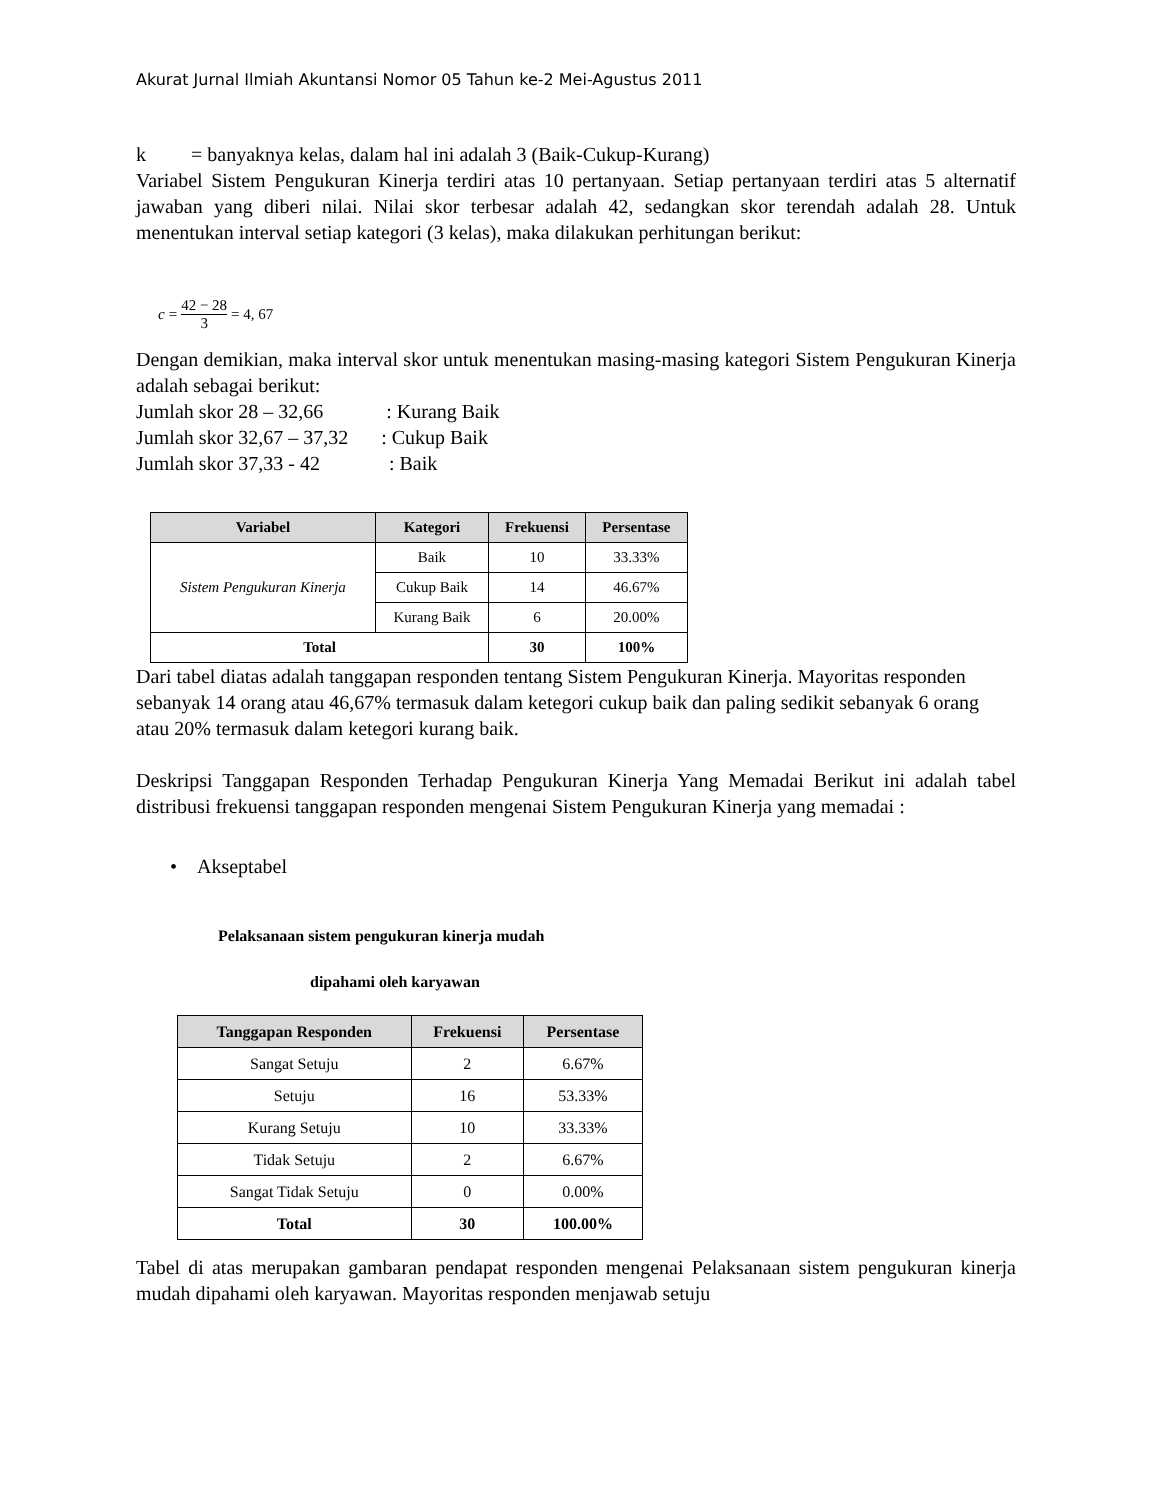Akurat Jurnal Ilmiah Akuntansi Nomor 05 Tahun ke-2 Mei-Agustus 2011
k = banyaknya kelas, dalam hal ini adalah 3 (Baik-Cukup-Kurang)
Variabel Sistem Pengukuran Kinerja terdiri atas 10 pertanyaan. Setiap pertanyaan terdiri atas 5 alternatif jawaban yang diberi nilai. Nilai skor terbesar adalah 42, sedangkan skor terendah adalah 28. Untuk menentukan interval setiap kategori (3 kelas), maka dilakukan perhitungan berikut:
c = 42 − 28 3 = 4, 67
Dengan demikian, maka interval skor untuk menentukan masing-masing kategori Sistem Pengukuran Kinerja adalah sebagai berikut:
Jumlah skor 28 – 32,66 : Kurang Baik
Jumlah skor 32,67 – 37,32 : Cukup Baik
Jumlah skor 37,33 - 42 : Baik
| Variabel | Kategori | Frekuensi | Persentase |
| --- | --- | --- | --- |
| Sistem Pengukuran Kinerja | Baik | 10 | 33.33% |
| | Cukup Baik | 14 | 46.67% |
| | Kurang Baik | 6 | 20.00% |
| Total | | 30 | 100% |
Dari tabel diatas adalah tanggapan responden tentang Sistem Pengukuran Kinerja. Mayoritas responden sebanyak 14 orang atau 46,67% termasuk dalam ketegori cukup baik dan paling sedikit sebanyak 6 orang atau 20% termasuk dalam ketegori kurang baik.
Deskripsi Tanggapan Responden Terhadap Pengukuran Kinerja Yang Memadai Berikut ini adalah tabel distribusi frekuensi tanggapan responden mengenai Sistem Pengukuran Kinerja yang memadai :
• Akseptabel
Pelaksanaan sistem pengukuran kinerja mudah
dipahami oleh karyawan
| Tanggapan Responden | Frekuensi | Persentase |
| --- | --- | --- |
| Sangat Setuju | 2 | 6.67% |
| Setuju | 16 | 53.33% |
| Kurang Setuju | 10 | 33.33% |
| Tidak Setuju | 2 | 6.67% |
| Sangat Tidak Setuju | 0 | 0.00% |
| Total | 30 | 100.00% |
Tabel di atas merupakan gambaran pendapat responden mengenai Pelaksanaan sistem pengukuran kinerja mudah dipahami oleh karyawan. Mayoritas responden menjawab setuju